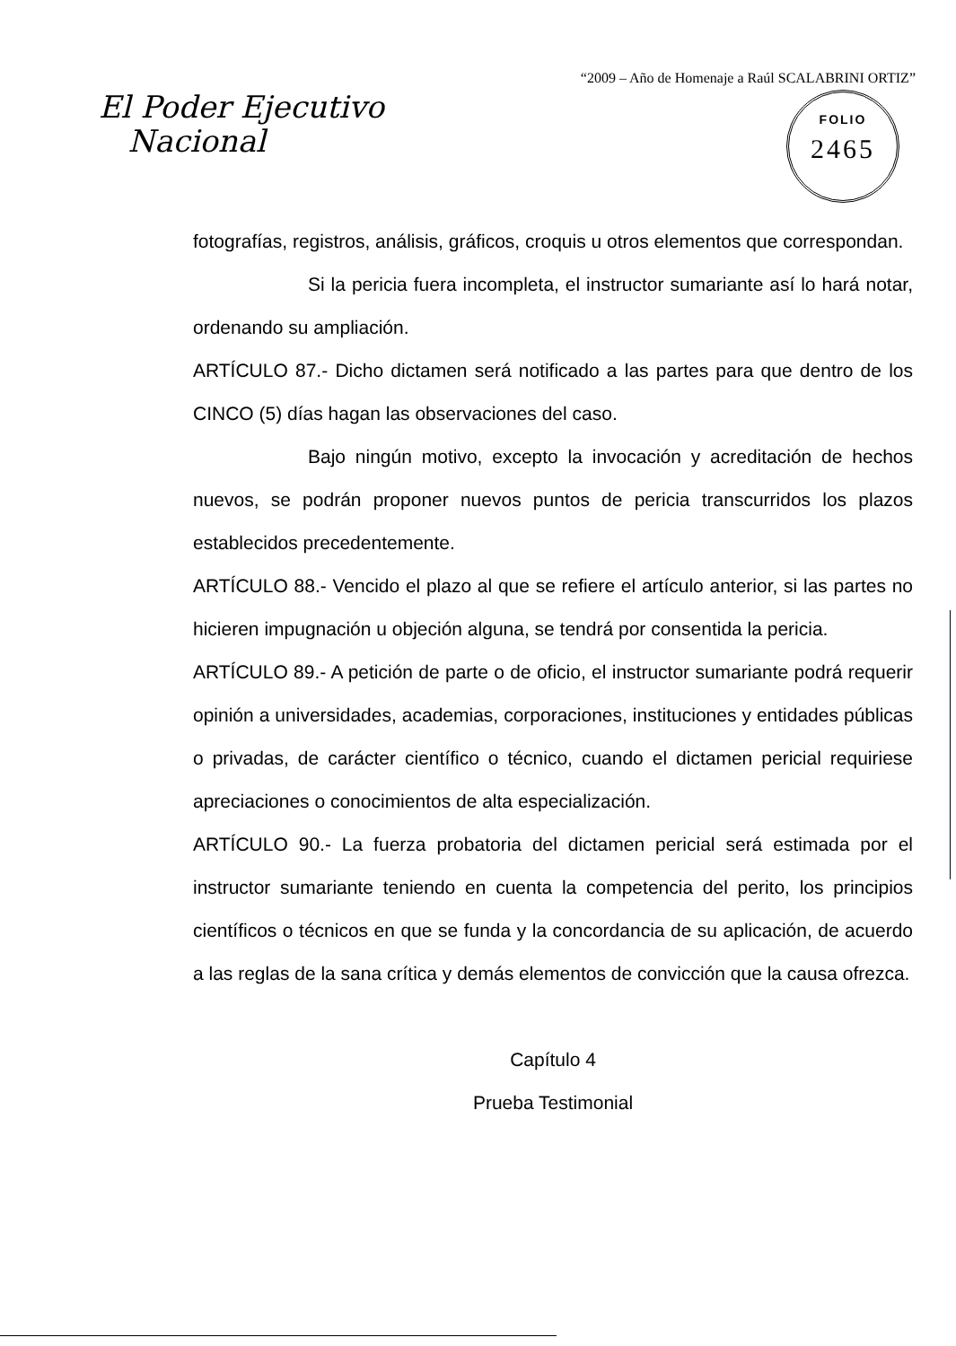“2009 – Año de Homenaje a Raúl SCALABRINI ORTIZ”
El Poder Ejecutivo
Nacional
FOLIO
2465
fotografías, registros, análisis, gráficos, croquis u otros elementos que correspondan.
Si la pericia fuera incompleta, el instructor sumariante así lo hará notar, ordenando su ampliación.
ARTÍCULO 87.- Dicho dictamen será notificado a las partes para que dentro de los CINCO (5) días hagan las observaciones del caso.
Bajo ningún motivo, excepto la invocación y acreditación de hechos nuevos, se podrán proponer nuevos puntos de pericia transcurridos los plazos establecidos precedentemente.
ARTÍCULO 88.- Vencido el plazo al que se refiere el artículo anterior, si las partes no hicieren impugnación u objeción alguna, se tendrá por consentida la pericia.
ARTÍCULO 89.- A petición de parte o de oficio, el instructor sumariante podrá requerir opinión a universidades, academias, corporaciones, instituciones y entidades públicas o privadas, de carácter científico o técnico, cuando el dictamen pericial requiriese apreciaciones o conocimientos de alta especialización.
ARTÍCULO 90.- La fuerza probatoria del dictamen pericial será estimada por el instructor sumariante teniendo en cuenta la competencia del perito, los principios científicos o técnicos en que se funda y la concordancia de su aplicación, de acuerdo a las reglas de la sana crítica y demás elementos de convicción que la causa ofrezca.
Capítulo 4
Prueba Testimonial